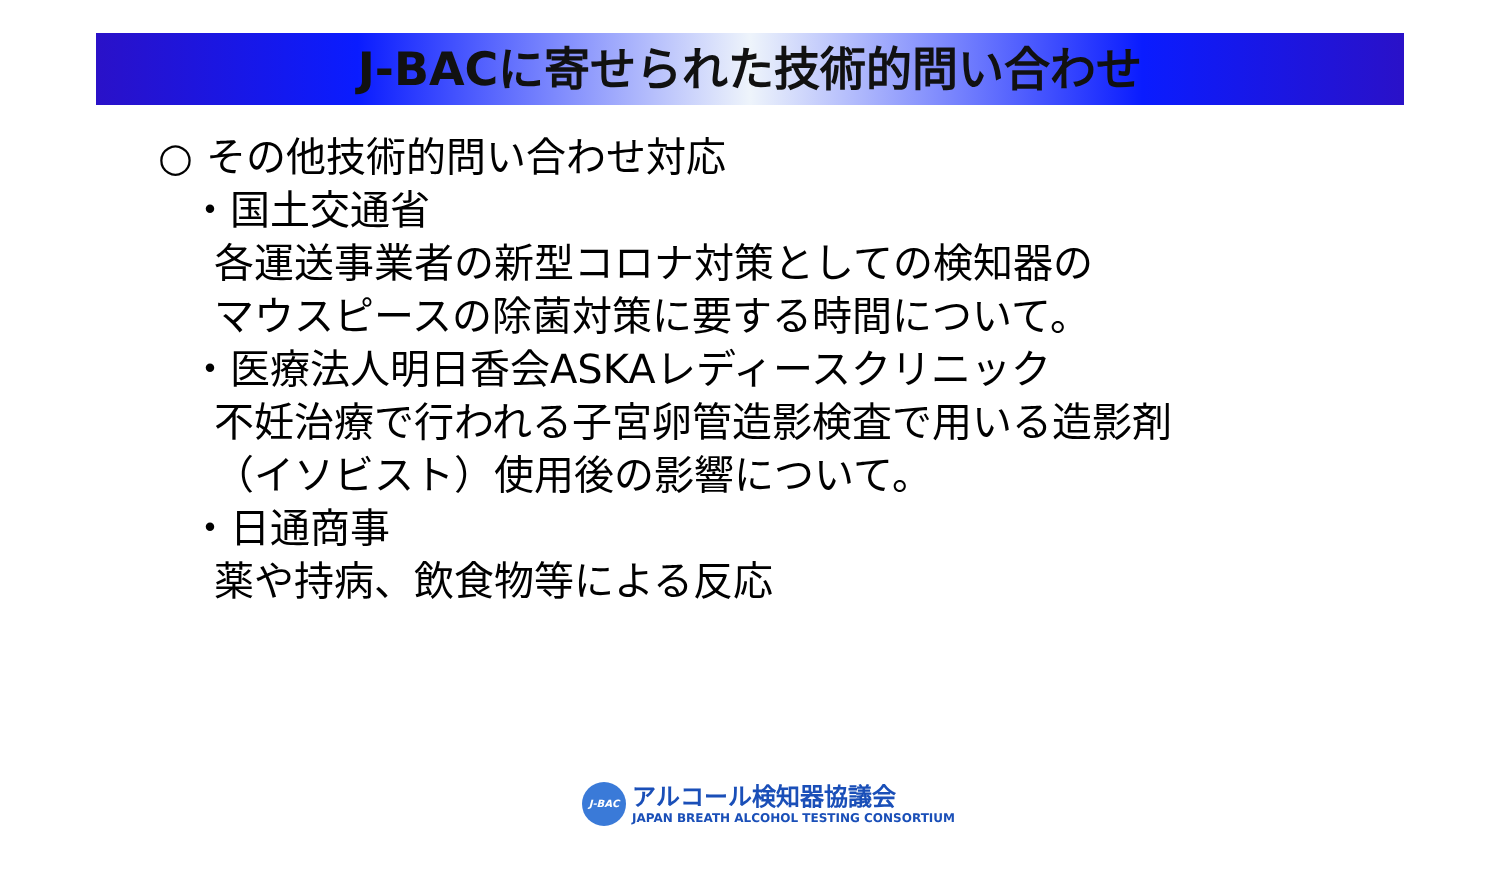J-BACに寄せられた技術的問い合わせ
○ その他技術的問い合わせ対応
・国土交通省
各運送事業者の新型コロナ対策としての検知器の
マウスピースの除菌対策に要する時間について。
・医療法人明日香会ASKAレディースクリニック
不妊治療で行われる子宮卵管造影検査で用いる造影剤
（イソビスト）使用後の影響について。
・日通商事
薬や持病、飲食物等による反応
J-BAC
アルコール検知器協議会
JAPAN BREATH ALCOHOL TESTING CONSORTIUM